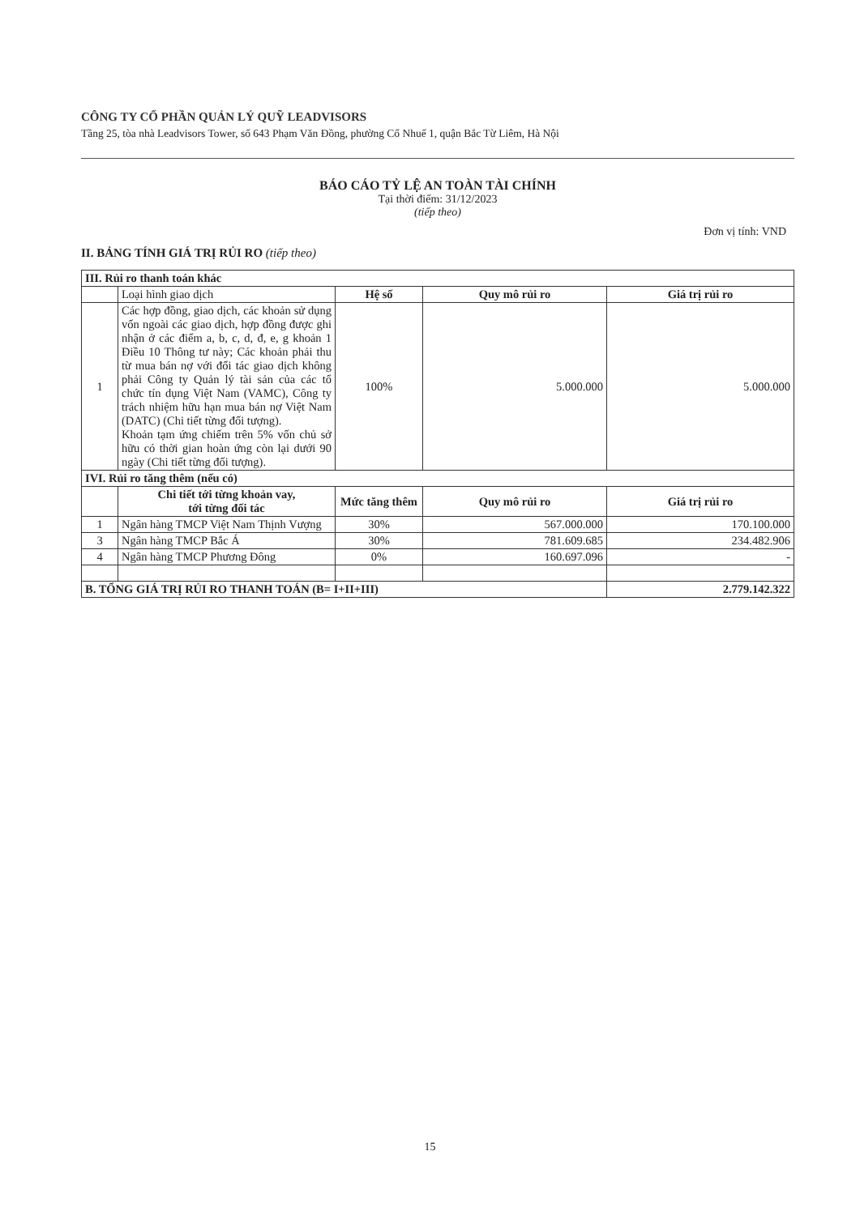CÔNG TY CỔ PHẦN QUẢN LÝ QUỸ LEADVISORS
Tầng 25, tòa nhà Leadvisors Tower, số 643 Phạm Văn Đồng, phường Cổ Nhuế 1, quận Bắc Từ Liêm, Hà Nội
BÁO CÁO TỶ LỆ AN TOÀN TÀI CHÍNH
Tại thời điểm: 31/12/2023
(tiếp theo)
Đơn vị tính: VND
II. BẢNG TÍNH GIÁ TRỊ RỦI RO (tiếp theo)
| III. Rủi ro thanh toán khác | | | | |
| | Loại hình giao dịch | Hệ số | Quy mô rủi ro | Giá trị rủi ro |
| 1 | Các hợp đồng, giao dịch, các khoản sử dụng vốn ngoài các giao dịch, hợp đồng được ghi nhận ở các điểm a, b, c, d, đ, e, g khoản 1 Điều 10 Thông tư này; Các khoản phải thu từ mua bán nợ với đối tác giao dịch không phải Công ty Quản lý tài sản của các tổ chức tín dụng Việt Nam (VAMC), Công ty trách nhiệm hữu hạn mua bán nợ Việt Nam (DATC) (Chi tiết từng đối tượng). Khoản tạm ứng chiếm trên 5% vốn chủ sở hữu có thời gian hoàn ứng còn lại dưới 90 ngày (Chi tiết từng đối tượng). | 100% | 5.000.000 | 5.000.000 |
| IVI. Rủi ro tăng thêm (nếu có) | | | | |
| | Chi tiết tới từng khoản vay, tới từng đối tác | Mức tăng thêm | Quy mô rủi ro | Giá trị rủi ro |
| 1 | Ngân hàng TMCP Việt Nam Thịnh Vượng | 30% | 567.000.000 | 170.100.000 |
| 3 | Ngân hàng TMCP Bắc Á | 30% | 781.609.685 | 234.482.906 |
| 4 | Ngân hàng TMCP Phương Đông | 0% | 160.697.096 | - |
| B. TỔNG GIÁ TRỊ RỦI RO THANH TOÁN (B= I+II+III) | | | | 2.779.142.322 |
15